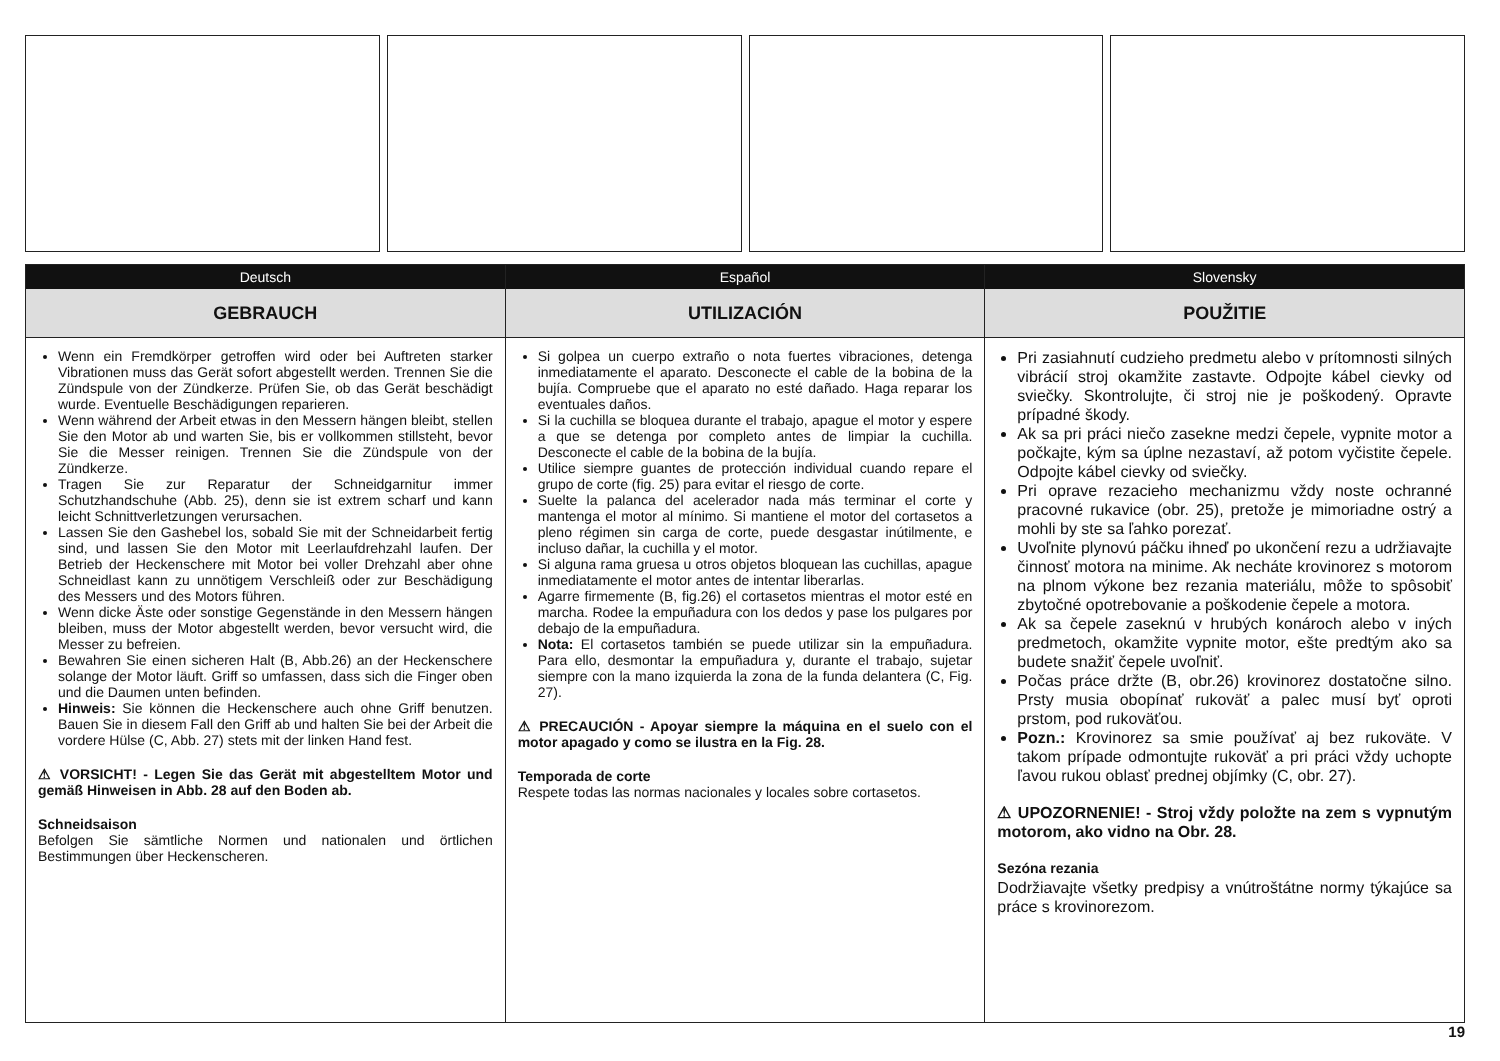Deutsch
GEBRAUCH
Wenn ein Fremdkörper getroffen wird oder bei Auftreten starker Vibrationen muss das Gerät sofort abgestellt werden. Trennen Sie die Zündspule von der Zündkerze. Prüfen Sie, ob das Gerät beschädigt wurde. Eventuelle Beschädigungen reparieren.
Wenn während der Arbeit etwas in den Messern hängen bleibt, stellen Sie den Motor ab und warten Sie, bis er vollkommen stillsteht, bevor Sie die Messer reinigen. Trennen Sie die Zündspule von der Zündkerze.
Tragen Sie zur Reparatur der Schneidgarnitur immer Schutzhandschuhe (Abb. 25), denn sie ist extrem scharf und kann leicht Schnittverletzungen verursachen.
Lassen Sie den Gashebel los, sobald Sie mit der Schneidarbeit fertig sind, und lassen Sie den Motor mit Leerlaufdrehzahl laufen. Der Betrieb der Heckenschere mit Motor bei voller Drehzahl aber ohne Schneidlast kann zu unnötigem Verschleiß oder zur Beschädigung des Messers und des Motors führen.
Wenn dicke Äste oder sonstige Gegenstände in den Messern hängen bleiben, muss der Motor abgestellt werden, bevor versucht wird, die Messer zu befreien.
Bewahren Sie einen sicheren Halt (B, Abb.26) an der Heckenschere solange der Motor läuft. Griff so umfassen, dass sich die Finger oben und die Daumen unten befinden.
Hinweis: Sie können die Heckenschere auch ohne Griff benutzen. Bauen Sie in diesem Fall den Griff ab und halten Sie bei der Arbeit die vordere Hülse (C, Abb. 27) stets mit der linken Hand fest.
⚠ VORSICHT! - Legen Sie das Gerät mit abgestelltem Motor und gemäß Hinweisen in Abb. 28 auf den Boden ab.
Schneidsaison
Befolgen Sie sämtliche Normen und nationalen und örtlichen Bestimmungen über Heckenscheren.
Español
UTILIZACIÓN
Si golpea un cuerpo extraño o nota fuertes vibraciones, detenga inmediatamente el aparato. Desconecte el cable de la bobina de la bujía. Compruebe que el aparato no esté dañado. Haga reparar los eventuales daños.
Si la cuchilla se bloquea durante el trabajo, apague el motor y espere a que se detenga por completo antes de limpiar la cuchilla. Desconecte el cable de la bobina de la bujía.
Utilice siempre guantes de protección individual cuando repare el grupo de corte (fig. 25) para evitar el riesgo de corte.
Suelte la palanca del acelerador nada más terminar el corte y mantenga el motor al mínimo. Si mantiene el motor del cortasetos a pleno régimen sin carga de corte, puede desgastar inútilmente, e incluso dañar, la cuchilla y el motor.
Si alguna rama gruesa u otros objetos bloquean las cuchillas, apague inmediatamente el motor antes de intentar liberarlas.
Agarre firmemente (B, fig.26) el cortasetos mientras el motor esté en marcha. Rodee la empuñadura con los dedos y pase los pulgares por debajo de la empuñadura.
Nota: El cortasetos también se puede utilizar sin la empuñadura. Para ello, desmontar la empuñadura y, durante el trabajo, sujetar siempre con la mano izquierda la zona de la funda delantera (C, Fig. 27).
⚠ PRECAUCIÓN - Apoyar siempre la máquina en el suelo con el motor apagado y como se ilustra en la Fig. 28.
Temporada de corte
Respete todas las normas nacionales y locales sobre cortasetos.
Slovensky
POUŽITIE
Pri zasiahnutí cudzieho predmetu alebo v prítomnosti silných vibrácií stroj okamžite zastavte. Odpojte kábel cievky od sviečky. Skontrolujte, či stroj nie je poškodený. Opravte prípadné škody.
Ak sa pri práci niečo zasekne medzi čepele, vypnite motor a počkajte, kým sa úplne nezastaví, až potom vyčistite čepele. Odpojte kábel cievky od sviečky.
Pri oprave rezacieho mechanizmu vždy noste ochranné pracovné rukavice (obr. 25), pretože je mimoriadne ostrý a mohli by ste sa ľahko porezať.
Uvoľnite plynovú páčku ihneď po ukončení rezu a udržiavajte činnosť motora na minime. Ak necháte krovinorez s motorom na plnom výkone bez rezania materiálu, môže to spôsobiť zbytočné opotrebovanie a poškodenie čepele a motora.
Ak sa čepele zaseknú v hrubých konároch alebo v iných predmetoch, okamžite vypnite motor, ešte predtým ako sa budete snažiť čepele uvoľniť.
Počas práce držte (B, obr.26) krovinorez dostatočne silno. Prsty musia obopínať rukoväť a palec musí byť oproti prstom, pod rukoväťou.
Pozn.: Krovinorez sa smie používať aj bez rukoväte. V takom prípade odmontujte rukoväť a pri práci vždy uchopte ľavou rukou oblasť prednej objímky (C, obr. 27).
⚠ UPOZORNENIE! - Stroj vždy položte na zem s vypnutým motorom, ako vidno na Obr. 28.
Sezóna rezania
Dodržiavajte všetky predpisy a vnútroštátne normy týkajúce sa práce s krovinorezom.
19